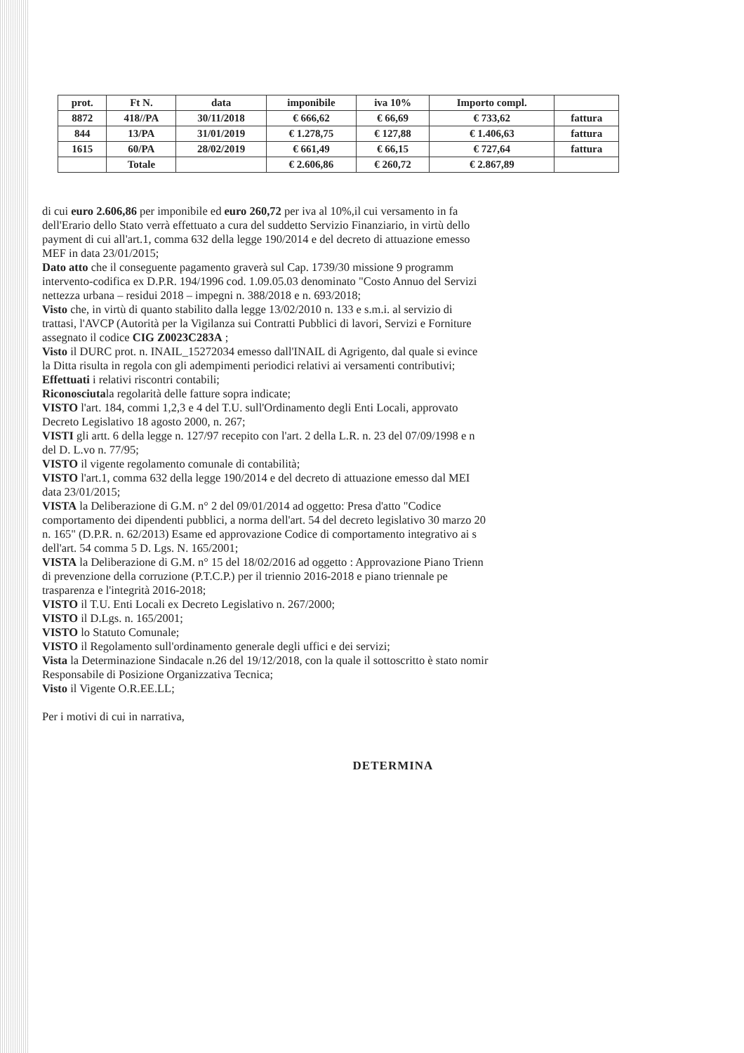| prot. | Ft N. | data | imponibile | iva 10% | Importo compl. | |
| --- | --- | --- | --- | --- | --- | --- |
| 8872 | 418//PA | 30/11/2018 | € 666,62 | € 66,69 | € 733,62 | fattura |
| 844 | 13/PA | 31/01/2019 | € 1.278,75 | € 127,88 | € 1.406,63 | fattura |
| 1615 | 60/PA | 28/02/2019 | € 661,49 | € 66,15 | € 727,64 | fattura |
| | Totale | | € 2.606,86 | € 260,72 | € 2.867,89 | |
di cui euro 2.606,86 per imponibile ed euro 260,72 per iva al 10%,il cui versamento in fa
dell'Erario dello Stato verrà effettuato a cura del suddetto Servizio Finanziario, in virtù dello
payment di cui all'art.1, comma 632 della legge 190/2014 e del decreto di attuazione emesso
MEF in data 23/01/2015;
Dato atto che il conseguente pagamento graverà sul Cap. 1739/30 missione 9 programm
intervento-codifica ex D.P.R. 194/1996 cod. 1.09.05.03 denominato "Costo Annuo del Servizi
nettezza urbana – residui 2018 – impegni n. 388/2018 e n. 693/2018;
Visto che, in virtù di quanto stabilito dalla legge 13/02/2010 n. 133 e s.m.i. al servizio di
trattasi, l'AVCP (Autorità per la Vigilanza sui Contratti Pubblici di lavori, Servizi e Forniture
assegnato il codice CIG Z0023C283A ;
Visto il DURC prot. n. INAIL_15272034 emesso dall'INAIL di Agrigento, dal quale si evince
la Ditta risulta in regola con gli adempimenti periodici relativi ai versamenti contributivi;
Effettuati i relativi riscontri contabili;
Riconosciutala regolarità delle fatture sopra indicate;
VISTO l'art. 184, commi 1,2,3 e 4 del T.U. sull'Ordinamento degli Enti Locali, approvato
Decreto Legislativo 18 agosto 2000, n. 267;
VISTI gli artt. 6 della legge n. 127/97 recepito con l'art. 2 della L.R. n. 23 del 07/09/1998 e n
del D. L.vo n. 77/95;
VISTO il vigente regolamento comunale di contabilità;
VISTO l'art.1, comma 632 della legge 190/2014 e del decreto di attuazione emesso dal MEI
data 23/01/2015;
VISTA la Deliberazione di G.M. n° 2 del 09/01/2014 ad oggetto: Presa d'atto "Codice
comportamento dei dipendenti pubblici, a norma dell'art. 54 del decreto legislativo 30 marzo 20
n. 165" (D.P.R. n. 62/2013) Esame ed approvazione Codice di comportamento integrativo ai s
dell'art. 54 comma 5 D. Lgs. N. 165/2001;
VISTA la Deliberazione di G.M. n° 15 del 18/02/2016 ad oggetto : Approvazione Piano Trienn
di prevenzione della corruzione (P.T.C.P.) per il triennio 2016-2018 e piano triennale pe
trasparenza e l'integrità 2016-2018;
VISTO il T.U. Enti Locali ex Decreto Legislativo n. 267/2000;
VISTO il D.Lgs. n. 165/2001;
VISTO lo Statuto Comunale;
VISTO il Regolamento sull'ordinamento generale degli uffici e dei servizi;
Vista la Determinazione Sindacale n.26 del 19/12/2018, con la quale il sottoscritto è stato nomir
Responsabile di Posizione Organizzativa Tecnica;
Visto il Vigente O.R.EE.LL;
Per i motivi di cui in narrativa,
DETERMINA